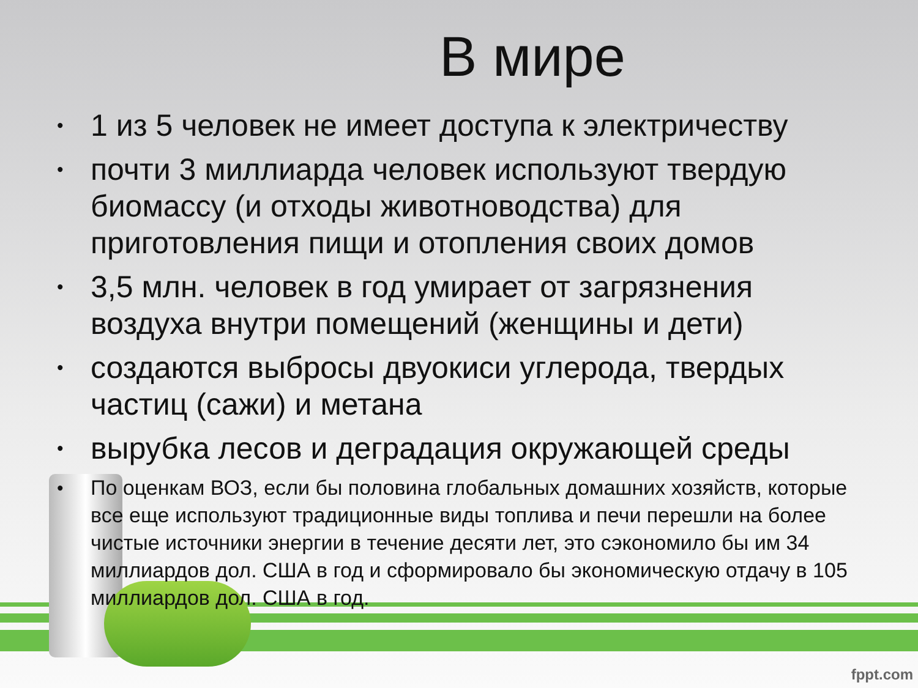В мире
• 1 из 5 человек не имеет доступа к электричеству
• почти 3 миллиарда человек используют твердую биомассу (и отходы животноводства) для приготовления пищи и отопления своих домов
• 3,5 млн. человек в год умирает от загрязнения воздуха внутри помещений (женщины и дети)
• создаются выбросы двуокиси углерода, твердых частиц (сажи) и метана
• вырубка лесов и деградация окружающей среды
• По оценкам ВОЗ, если бы половина глобальных домашних хозяйств, которые все еще используют традиционные виды топлива и печи перешли на более чистые источники энергии в течение десяти лет, это сэкономило бы им 34 миллиардов дол. США в год и сформировало бы экономическую отдачу в 105 миллиардов дол. США в год.
fppt.com